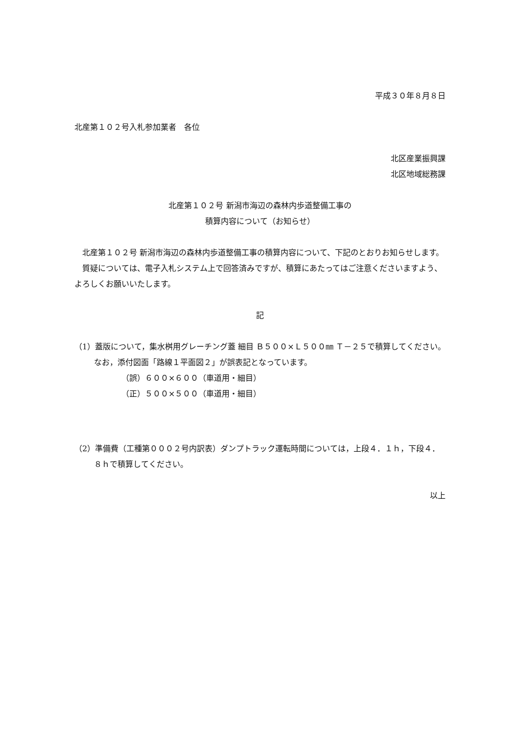平成３０年８月８日
北産第１０２号入札参加業者　各位
北区産業振興課
北区地域総務課
北産第１０２号 新潟市海辺の森林内歩道整備工事の
積算内容について（お知らせ）
北産第１０２号 新潟市海辺の森林内歩道整備工事の積算内容について、下記のとおりお知らせします。
質疑については、電子入札システム上で回答済みですが、積算にあたってはご注意くださいますよう、よろしくお願いいたします。
記
（1）蓋版について，集水桝用グレーチング蓋 細目 Ｂ５００×Ｌ５００㎜ Ｔ－２５で積算してください。なお，添付図面「路線１平面図２」が誤表記となっています。
（誤）６００×６００（車道用・細目）
（正）５００×５００（車道用・細目）
（2）準備費（工種第０００２号内訳表）ダンプトラック運転時間については，上段４．１ｈ，下段４．８ｈで積算してください。
以上